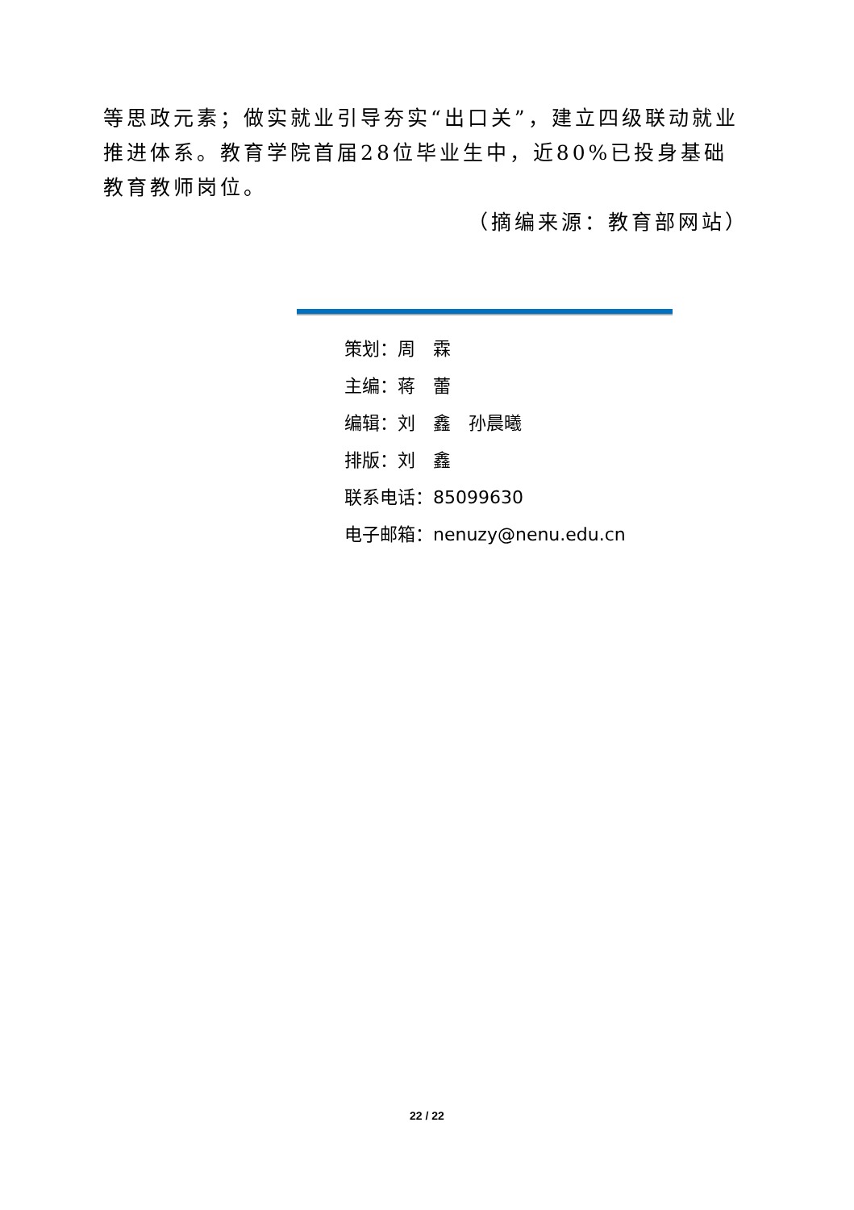等思政元素；做实就业引导夯实“出口关”，建立四级联动就业推进体系。教育学院首届28位毕业生中，近80%已投身基础教育教师岗位。
（摘编来源：教育部网站）
策划：周　霖
主编：蒋　蕾
编辑：刘　鑫　孙晨曦
排版：刘　鑫
联系电话：85099630
电子邮箱：nenuzy@nenu.edu.cn
22 / 22